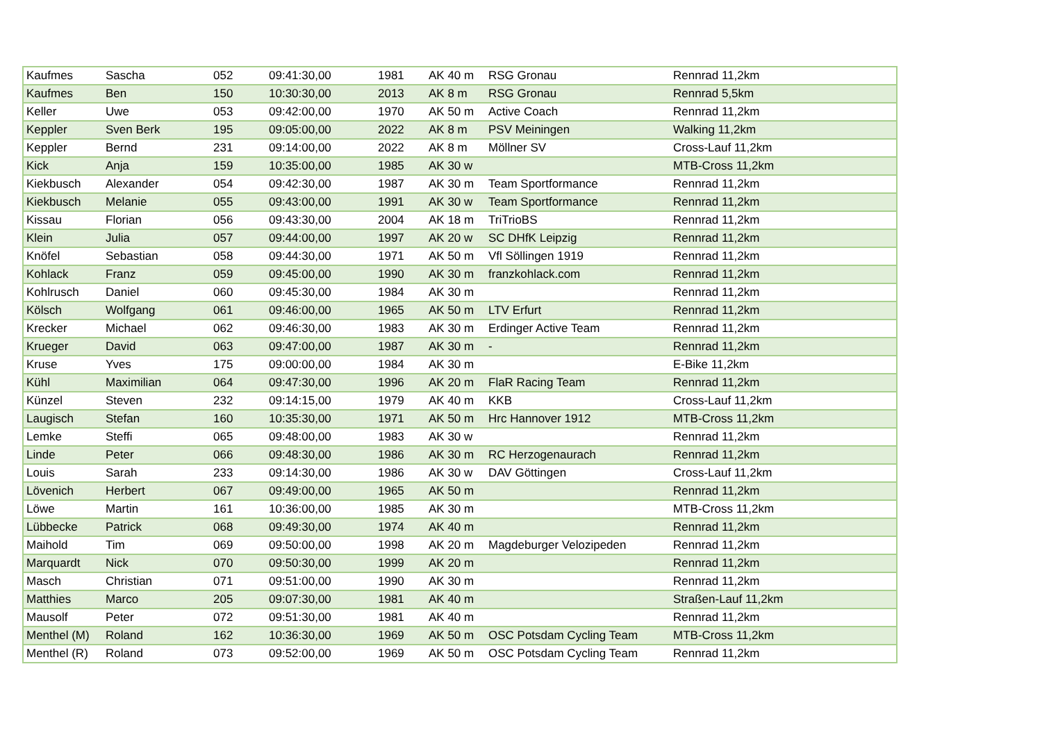| Kaufmes | Sascha | 052 | 09:41:30,00 | 1981 | AK 40 m | RSG Gronau | Rennrad 11,2km |
| Kaufmes | Ben | 150 | 10:30:30,00 | 2013 | AK 8 m | RSG Gronau | Rennrad 5,5km |
| Keller | Uwe | 053 | 09:42:00,00 | 1970 | AK 50 m | Active Coach | Rennrad 11,2km |
| Keppler | Sven Berk | 195 | 09:05:00,00 | 2022 | AK 8 m | PSV Meiningen | Walking 11,2km |
| Keppler | Bernd | 231 | 09:14:00,00 | 2022 | AK 8 m | Möllner SV | Cross-Lauf 11,2km |
| Kick | Anja | 159 | 10:35:00,00 | 1985 | AK 30 w | | MTB-Cross 11,2km |
| Kiekbusch | Alexander | 054 | 09:42:30,00 | 1987 | AK 30 m | Team Sportformance | Rennrad 11,2km |
| Kiekbusch | Melanie | 055 | 09:43:00,00 | 1991 | AK 30 w | Team Sportformance | Rennrad 11,2km |
| Kissau | Florian | 056 | 09:43:30,00 | 2004 | AK 18 m | TriTrioBS | Rennrad 11,2km |
| Klein | Julia | 057 | 09:44:00,00 | 1997 | AK 20 w | SC DHfK Leipzig | Rennrad 11,2km |
| Knöfel | Sebastian | 058 | 09:44:30,00 | 1971 | AK 50 m | Vfl Söllingen 1919 | Rennrad 11,2km |
| Kohlack | Franz | 059 | 09:45:00,00 | 1990 | AK 30 m | franzkohlack.com | Rennrad 11,2km |
| Kohlrusch | Daniel | 060 | 09:45:30,00 | 1984 | AK 30 m | | Rennrad 11,2km |
| Kölsch | Wolfgang | 061 | 09:46:00,00 | 1965 | AK 50 m | LTV Erfurt | Rennrad 11,2km |
| Krecker | Michael | 062 | 09:46:30,00 | 1983 | AK 30 m | Erdinger Active Team | Rennrad 11,2km |
| Krueger | David | 063 | 09:47:00,00 | 1987 | AK 30 m | - | Rennrad 11,2km |
| Kruse | Yves | 175 | 09:00:00,00 | 1984 | AK 30 m | | E-Bike 11,2km |
| Kühl | Maximilian | 064 | 09:47:30,00 | 1996 | AK 20 m | FlaR Racing Team | Rennrad 11,2km |
| Künzel | Steven | 232 | 09:14:15,00 | 1979 | AK 40 m | KKB | Cross-Lauf 11,2km |
| Laugisch | Stefan | 160 | 10:35:30,00 | 1971 | AK 50 m | Hrc Hannover 1912 | MTB-Cross 11,2km |
| Lemke | Steffi | 065 | 09:48:00,00 | 1983 | AK 30 w | | Rennrad 11,2km |
| Linde | Peter | 066 | 09:48:30,00 | 1986 | AK 30 m | RC Herzogenaurach | Rennrad 11,2km |
| Louis | Sarah | 233 | 09:14:30,00 | 1986 | AK 30 w | DAV Göttingen | Cross-Lauf 11,2km |
| Lövenich | Herbert | 067 | 09:49:00,00 | 1965 | AK 50 m | | Rennrad 11,2km |
| Löwe | Martin | 161 | 10:36:00,00 | 1985 | AK 30 m | | MTB-Cross 11,2km |
| Lübbecke | Patrick | 068 | 09:49:30,00 | 1974 | AK 40 m | | Rennrad 11,2km |
| Maihold | Tim | 069 | 09:50:00,00 | 1998 | AK 20 m | Magdeburger Velozipeden | Rennrad 11,2km |
| Marquardt | Nick | 070 | 09:50:30,00 | 1999 | AK 20 m | | Rennrad 11,2km |
| Masch | Christian | 071 | 09:51:00,00 | 1990 | AK 30 m | | Rennrad 11,2km |
| Matthies | Marco | 205 | 09:07:30,00 | 1981 | AK 40 m | | Straßen-Lauf 11,2km |
| Mausolf | Peter | 072 | 09:51:30,00 | 1981 | AK 40 m | | Rennrad 11,2km |
| Menthel (M) | Roland | 162 | 10:36:30,00 | 1969 | AK 50 m | OSC Potsdam Cycling Team | MTB-Cross 11,2km |
| Menthel (R) | Roland | 073 | 09:52:00,00 | 1969 | AK 50 m | OSC Potsdam Cycling Team | Rennrad 11,2km |